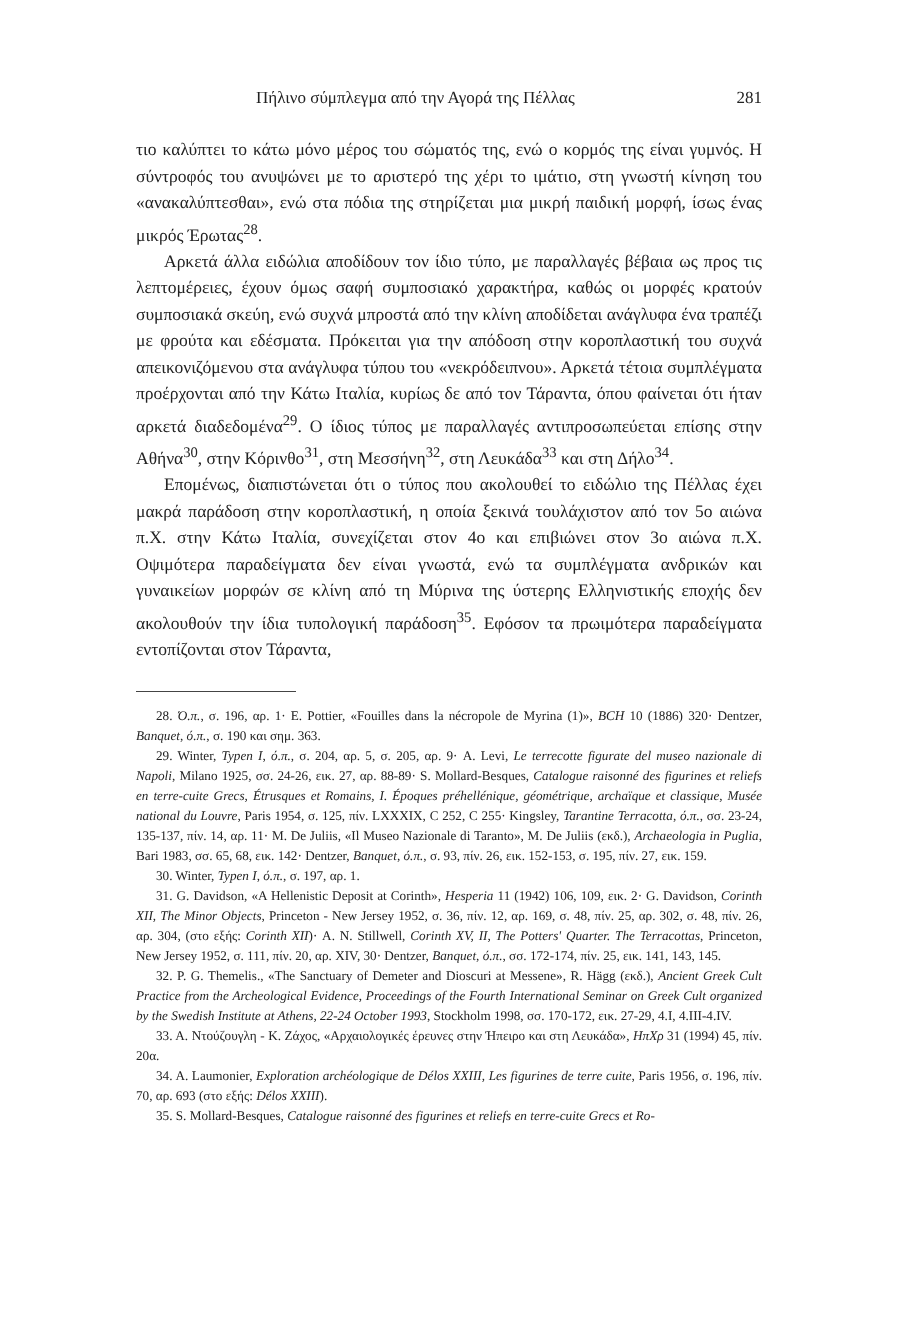Πήλινο σύμπλεγμα από την Αγορά της Πέλλας 281
τιο καλύπτει το κάτω μόνο μέρος του σώματός της, ενώ ο κορμός της είναι γυμνός. Η σύντροφός του ανυψώνει με το αριστερό της χέρι το ιμάτιο, στη γνωστή κίνηση του «ανακαλύπτεσθαι», ενώ στα πόδια της στηρίζεται μια μικρή παιδική μορφή, ίσως ένας μικρός Έρωτας<sup>28</sup>.
Αρκετά άλλα ειδώλια αποδίδουν τον ίδιο τύπο, με παραλλαγές βέβαια ως προς τις λεπτομέρειες, έχουν όμως σαφή συμποσιακό χαρακτήρα, καθώς οι μορφές κρατούν συμποσιακά σκεύη, ενώ συχνά μπροστά από την κλίνη αποδίδεται ανάγλυφα ένα τραπέζι με φρούτα και εδέσματα. Πρόκειται για την απόδοση στην κοροπλαστική του συχνά απεικονιζόμενου στα ανάγλυφα τύπου του «νεκρόδειπνου». Αρκετά τέτοια συμπλέγματα προέρχονται από την Κάτω Ιταλία, κυρίως δε από τον Τάραντα, όπου φαίνεται ότι ήταν αρκετά διαδεδομένα<sup>29</sup>. Ο ίδιος τύπος με παραλλαγές αντιπροσωπεύεται επίσης στην Αθήνα<sup>30</sup>, στην Κόρινθο<sup>31</sup>, στη Μεσσήνη<sup>32</sup>, στη Λευκάδα<sup>33</sup> και στη Δήλο<sup>34</sup>.
Επομένως, διαπιστώνεται ότι ο τύπος που ακολουθεί το ειδώλιο της Πέλλας έχει μακρά παράδοση στην κοροπλαστική, η οποία ξεκινά τουλάχιστον από τον 5ο αιώνα π.Χ. στην Κάτω Ιταλία, συνεχίζεται στον 4ο και επιβιώνει στον 3ο αιώνα π.Χ. Οψιμότερα παραδείγματα δεν είναι γνωστά, ενώ τα συμπλέγματα ανδρικών και γυναικείων μορφών σε κλίνη από τη Μύρινα της ύστερης Ελληνιστικής εποχής δεν ακολουθούν την ίδια τυπολογική παράδοση<sup>35</sup>. Εφόσον τα πρωιμότερα παραδείγματα εντοπίζονται στον Τάραντα,
28. Ό.π., σ. 196, αρ. 1· E. Pottier, «Fouilles dans la nécropole de Myrina (1)», BCH 10 (1886) 320· Dentzer, Banquet, ό.π., σ. 190 και σημ. 363.
29. Winter, Typen I, ό.π., σ. 204, αρ. 5, σ. 205, αρ. 9· A. Levi, Le terrecotte figurate del museo nazionale di Napoli, Milano 1925, σσ. 24-26, εικ. 27, αρ. 88-89· S. Mollard-Besques, Catalogue raisonné des figurines et reliefs en terre-cuite Grecs, Étrusques et Romains, I. Époques préhellénique, géométrique, archaïque et classique, Musée national du Louvre, Paris 1954, σ. 125, πίν. LXXXIX, C 252, C 255· Kingsley, Tarantine Terracotta, ό.π., σσ. 23-24, 135-137, πίν. 14, αρ. 11· M. De Juliis, «Il Museo Nazionale di Taranto», M. De Juliis (εκδ.), Archaeologia in Puglia, Bari 1983, σσ. 65, 68, εικ. 142· Dentzer, Banquet, ό.π., σ. 93, πίν. 26, εικ. 152-153, σ. 195, πίν. 27, εικ. 159.
30. Winter, Typen I, ό.π., σ. 197, αρ. 1.
31. G. Davidson, «A Hellenistic Deposit at Corinth», Hesperia 11 (1942) 106, 109, εικ. 2· G. Davidson, Corinth XII, The Minor Objects, Princeton - New Jersey 1952, σ. 36, πίν. 12, αρ. 169, σ. 48, πίν. 25, αρ. 302, σ. 48, πίν. 26, αρ. 304, (στο εξής: Corinth XII)· A. N. Stillwell, Corinth XV, II, The Potters' Quarter. The Terracottas, Princeton, New Jersey 1952, σ. 111, πίν. 20, αρ. XIV, 30· Dentzer, Banquet, ό.π., σσ. 172-174, πίν. 25, εικ. 141, 143, 145.
32. P. G. Themelis., «The Sanctuary of Demeter and Dioscuri at Messene», R. Hägg (εκδ.), Ancient Greek Cult Practice from the Archeological Evidence, Proceedings of the Fourth International Seminar on Greek Cult organized by the Swedish Institute at Athens, 22-24 October 1993, Stockholm 1998, σσ. 170-172, εικ. 27-29, 4.I, 4.III-4.IV.
33. Α. Ντούζουγλη - Κ. Ζάχος, «Αρχαιολογικές έρευνες στην Ήπειρο και στη Λευκάδα», ΗπΧρ 31 (1994) 45, πίν. 20α.
34. A. Laumonier, Exploration archéologique de Délos XXIII, Les figurines de terre cuite, Paris 1956, σ. 196, πίν. 70, αρ. 693 (στο εξής: Délos XXIII).
35. S. Mollard-Besques, Catalogue raisonné des figurines et reliefs en terre-cuite Grecs et Ro-